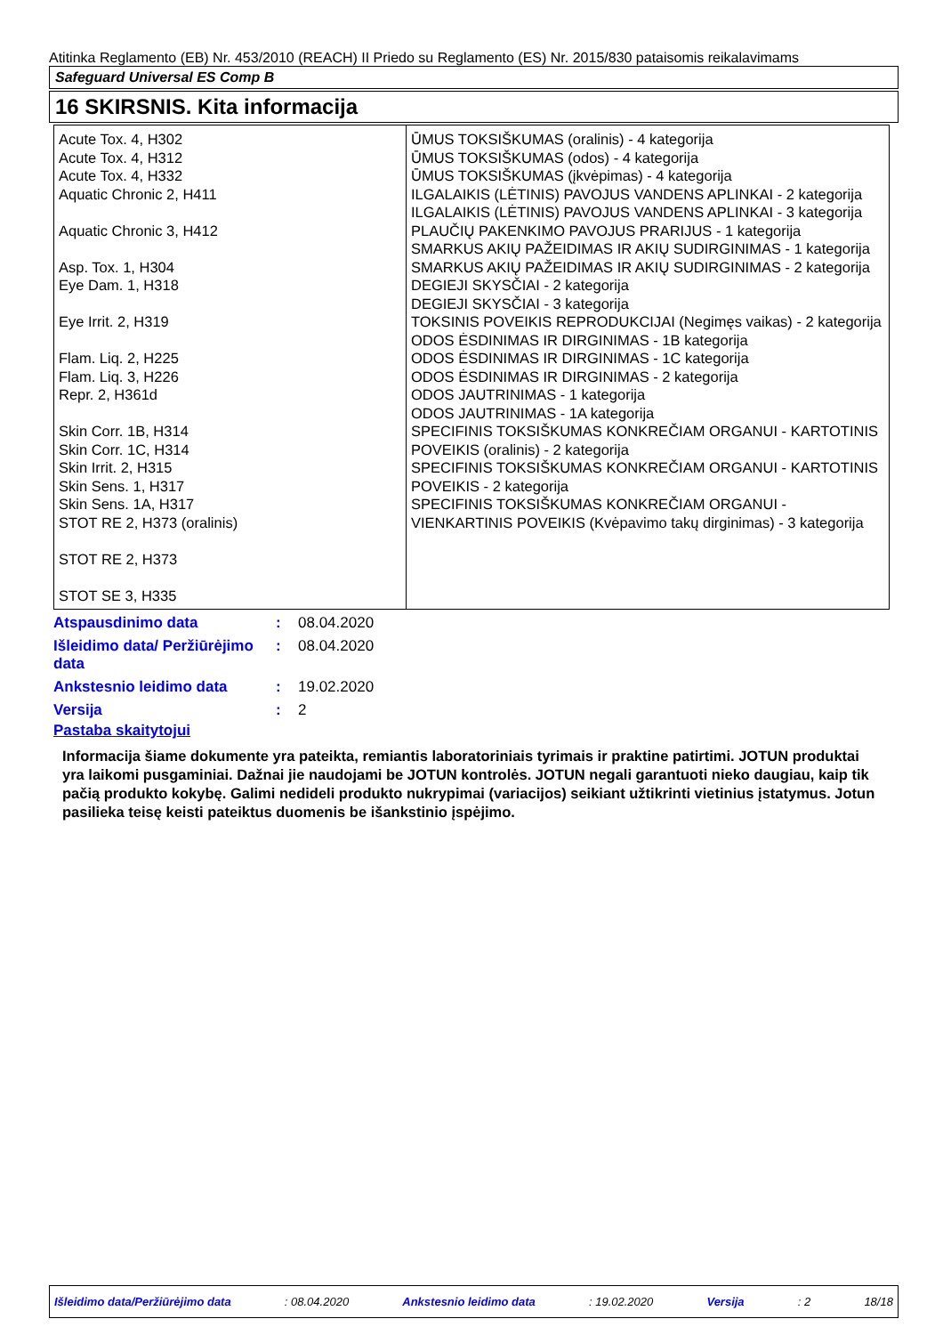Atitinka Reglamento (EB) Nr. 453/2010 (REACH) II Priedo su Reglamento (ES) Nr. 2015/830 pataisomis reikalavimams
Safeguard Universal ES Comp B
16 SKIRSNIS. Kita informacija
| Acute Tox. 4, H302 Acute Tox. 4, H312 Acute Tox. 4, H332 Aquatic Chronic 2, H411 Aquatic Chronic 3, H412 Asp. Tox. 1, H304 Eye Dam. 1, H318 Eye Irrit. 2, H319 Flam. Liq. 2, H225 Flam. Liq. 3, H226 Repr. 2, H361d Skin Corr. 1B, H314 Skin Corr. 1C, H314 Skin Irrit. 2, H315 Skin Sens. 1, H317 Skin Sens. 1A, H317 STOT RE 2, H373 (oralinis) STOT RE 2, H373 STOT SE 3, H335 | ŪMUS TOKSIŠKUMAS (oralinis) - 4 kategorija ŪMUS TOKSIŠKUMAS (odos) - 4 kategorija ŪMUS TOKSIŠKUMAS (įkvėpimas) - 4 kategorija ILGALAIKIS (LĖTINIS) PAVOJUS VANDENS APLINKAI - 2 kategorija ILGALAIKIS (LĖTINIS) PAVOJUS VANDENS APLINKAI - 3 kategorija PLAUČIŲ PAKENKIMO PAVOJUS PRARIJUS - 1 kategorija SMARKUS AKIŲ PAŽEIDIMAS IR AKIŲ SUDIRGINIMAS - 1 kategorija SMARKUS AKIŲ PAŽEIDIMAS IR AKIŲ SUDIRGINIMAS - 2 kategorija DEGIEJI SKYSČIAI - 2 kategorija DEGIEJI SKYSČIAI - 3 kategorija TOKSINIS POVEIKIS REPRODUKCIJAI (Negimęs vaikas) - 2 kategorija ODOS ĖSDINIMAS IR DIRGINIMAS - 1B kategorija ODOS ĖSDINIMAS IR DIRGINIMAS - 1C kategorija ODOS ĖSDINIMAS IR DIRGINIMAS - 2 kategorija ODOS JAUTRINIMAS - 1 kategorija ODOS JAUTRINIMAS - 1A kategorija SPECIFINIS TOKSIŠKUMAS KONKREČIAM ORGANUI - KARTOTINIS POVEIKIS (oralinis) - 2 kategorija SPECIFINIS TOKSIŠKUMAS KONKREČIAM ORGANUI - KARTOTINIS POVEIKIS - 2 kategorija SPECIFINIS TOKSIŠKUMAS KONKREČIAM ORGANUI - VIENKARTINIS POVEIKIS (Kvėpavimo takų dirginimas) - 3 kategorija |
| Atspausdinimo data | : | 08.04.2020 |
| Išleidimo data/ Peržiūrėjimo data | : | 08.04.2020 |
| Ankstesnio leidimo data | : | 19.02.2020 |
| Versija | : | 2 |
Pastaba skaitytojui
Informacija šiame dokumente yra pateikta, remiantis laboratoriniais tyrimais ir praktine patirtimi. JOTUN produktai yra laikomi pusgaminiai. Dažnai jie naudojami be JOTUN kontrolės. JOTUN negali garantuoti nieko daugiau, kaip tik pačią produkto kokybę. Galimi nedideli produkto nukrypimai (variacijos) seikiant užtikrinti vietinius įstatymus. Jotun pasilieka teisę keisti pateiktus duomenis be išankstinio įspėjimo.
Išleidimo data/Peržiūrėjimo data : 08.04.2020 Ankstesnio leidimo data : 19.02.2020 Versija : 2 18/18